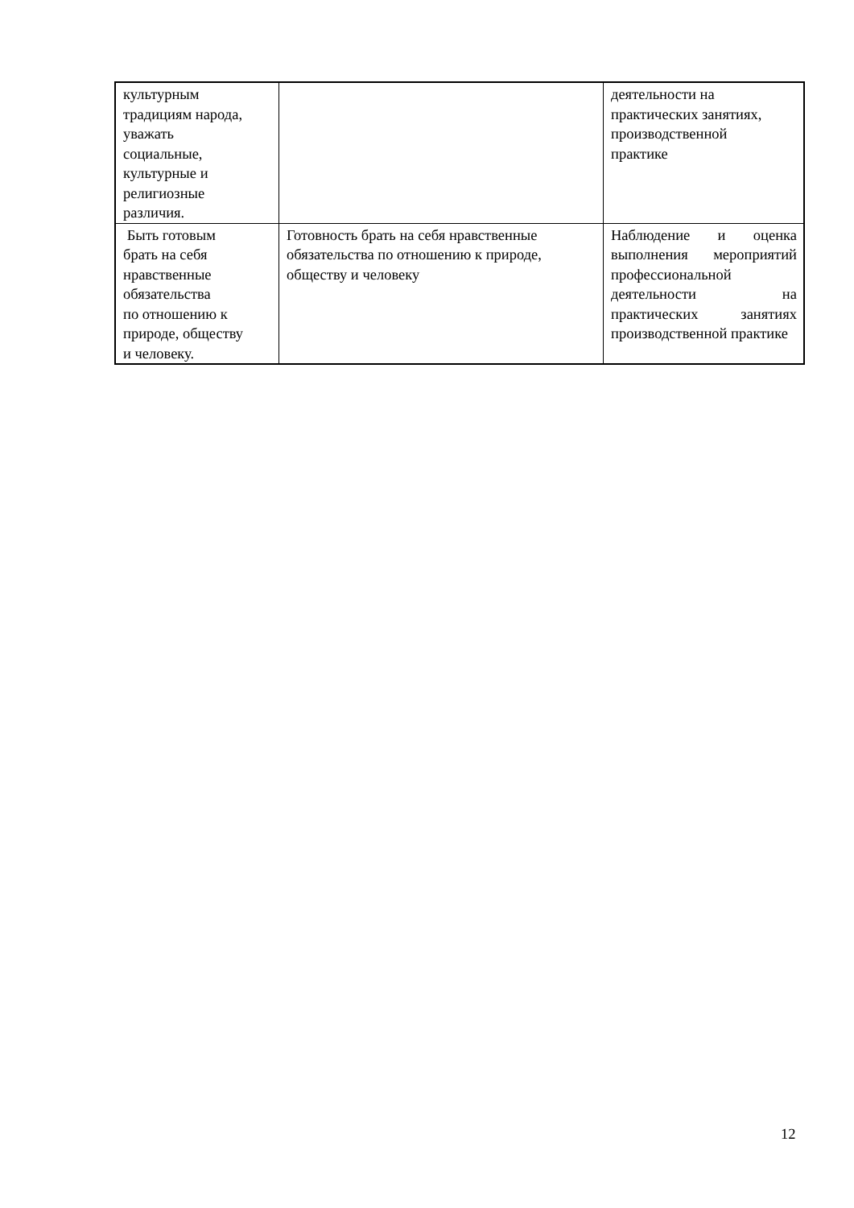| культурным традициям народа, уважать социальные, культурные и религиозные различия. | | деятельности на практических занятиях, производственной практике |
| Быть готовым брать на себя нравственные обязательства по отношению к природе, обществу и человеку. | Готовность брать на себя нравственные обязательства по отношению к природе, обществу и человеку | Наблюдение и оценка выполнения мероприятий профессиональной деятельности на практических занятиях производственной практике |
12